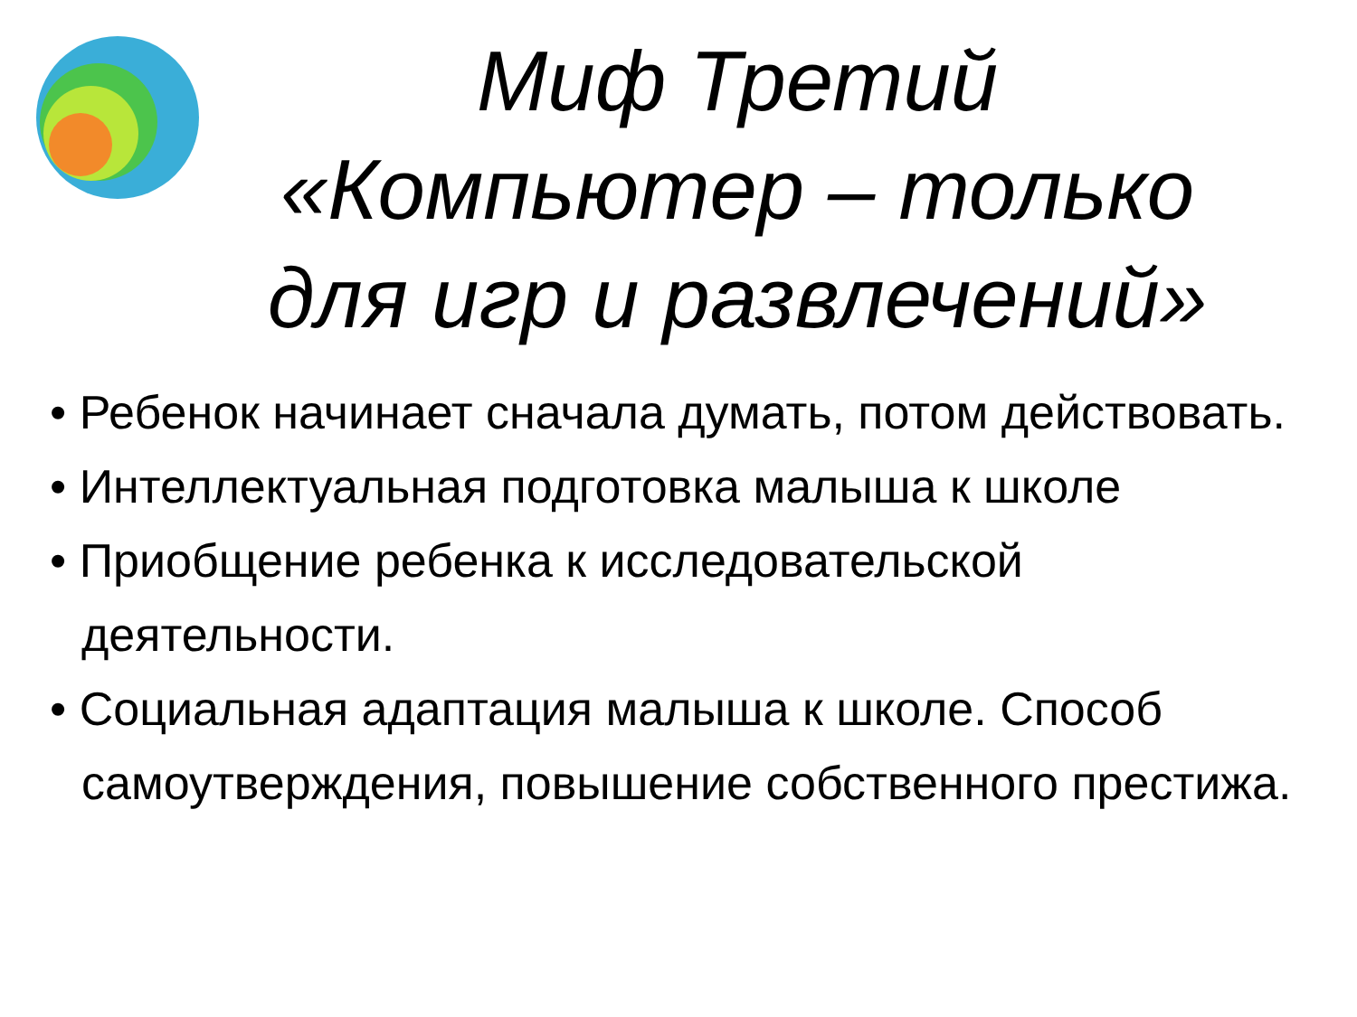Миф Третий
«Компьютер – только
для игр и развлечений»
• Ребенок начинает сначала думать, потом действовать.
• Интеллектуальная подготовка малыша к школе
• Приобщение ребенка к исследовательской деятельности.
• Социальная адаптация малыша к школе. Способ самоутверждения, повышение собственного престижа.